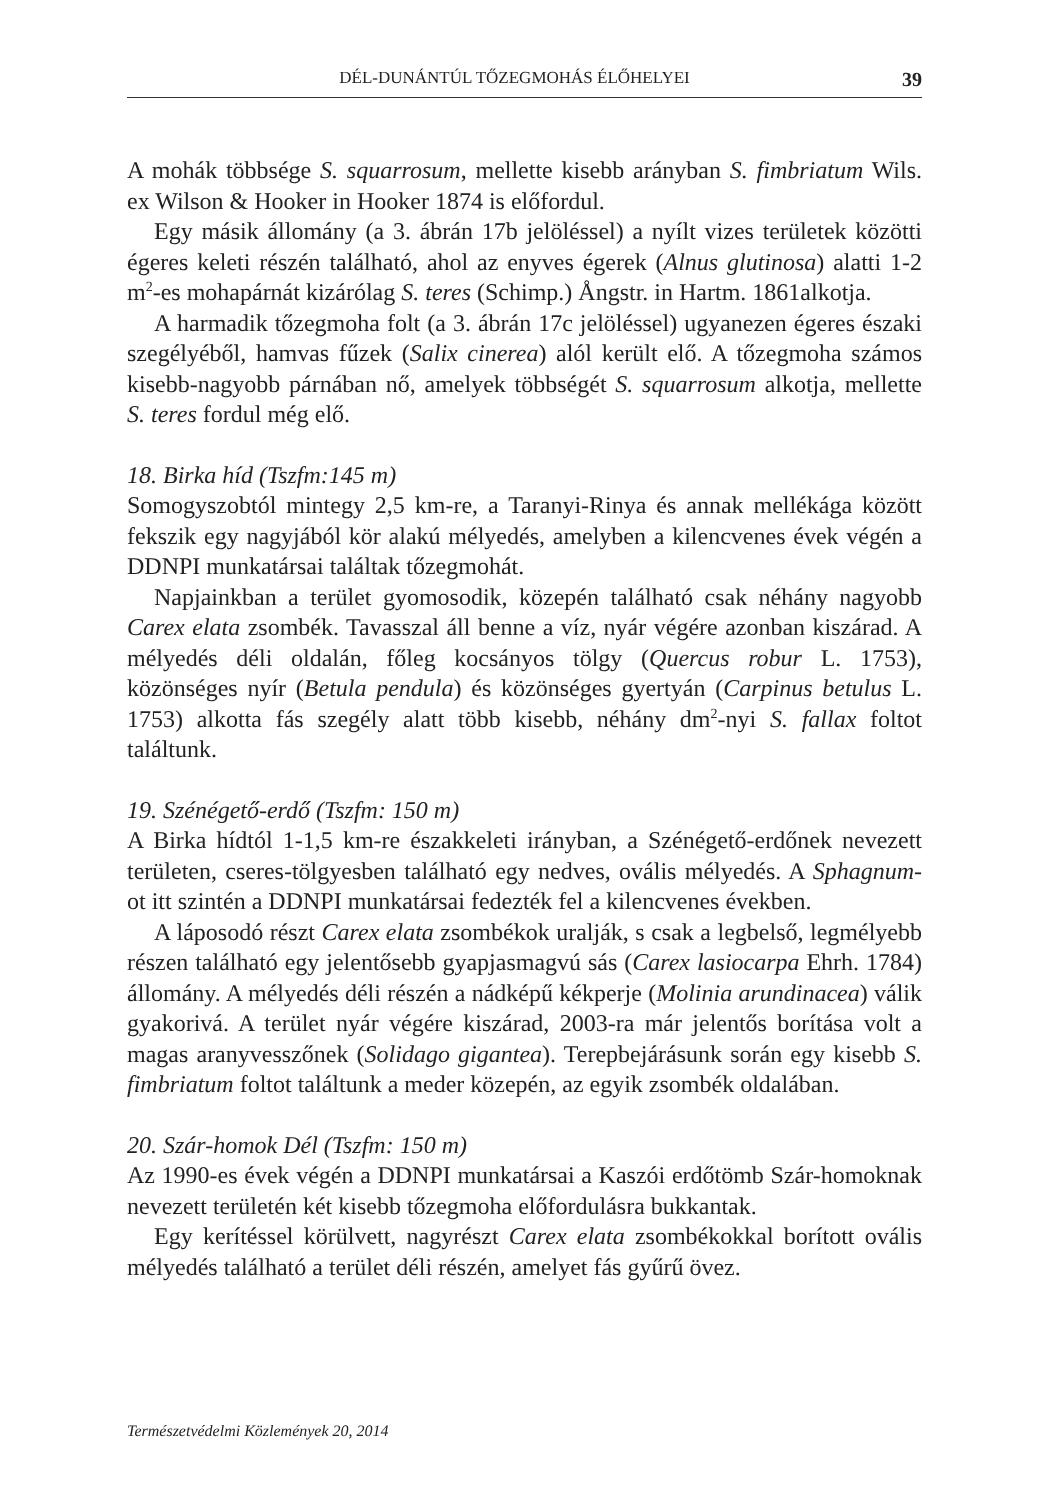DÉL-DUNÁNTÚL TŐZEGMOHÁS ÉLŐHELYEI 39
A mohák többsége S. squarrosum, mellette kisebb arányban S. fimbriatum Wils. ex Wilson & Hooker in Hooker 1874 is előfordul.
Egy másik állomány (a 3. ábrán 17b jelöléssel) a nyílt vizes területek közötti égeres keleti részén található, ahol az enyves égerek (Alnus glutinosa) alatti 1-2 m<sup>2</sup>-es mohapárnát kizárólag S. teres (Schimp.) Ångstr. in Hartm. 1861alkotja.
A harmadik tőzegmoha folt (a 3. ábrán 17c jelöléssel) ugyanezen égeres északi szegélyéből, hamvas fűzek (Salix cinerea) alól került elő. A tőzegmoha számos kisebb-nagyobb párnában nő, amelyek többségét S. squarrosum alkotja, mellette S. teres fordul még elő.
18. Birka híd (Tszfm:145 m)
Somogyszobtól mintegy 2,5 km-re, a Taranyi-Rinya és annak mellékága között fekszik egy nagyjából kör alakú mélyedés, amelyben a kilencvenes évek végén a DDNPI munkatársai találtak tőzegmohát.
Napjainkban a terület gyomosodik, közepén található csak néhány nagyobb Carex elata zsombék. Tavasszal áll benne a víz, nyár végére azonban kiszárad. A mélyedés déli oldalán, főleg kocsányos tölgy (Quercus robur L. 1753), közönséges nyír (Betula pendula) és közönséges gyertyán (Carpinus betulus L. 1753) alkotta fás szegély alatt több kisebb, néhány dm<sup>2</sup>-nyi S. fallax foltot találtunk.
19. Szénégető-erdő (Tszfm: 150 m)
A Birka hídtól 1-1,5 km-re északkeleti irányban, a Szénégető-erdőnek nevezett területen, cseres-tölgyesben található egy nedves, ovális mélyedés. A Sphagnum-ot itt szintén a DDNPI munkatársai fedezték fel a kilencvenes években.
A láposodó részt Carex elata zsombékok uralják, s csak a legbelső, legmélyebb részen található egy jelentősebb gyapjasmagvú sás (Carex lasiocarpa Ehrh. 1784) állomány. A mélyedés déli részén a nádképű kékperje (Molinia arundinacea) válik gyakorivá. A terület nyár végére kiszárad, 2003-ra már jelentős borítása volt a magas aranyvesszőnek (Solidago gigantea). Terepbejárásunk során egy kisebb S. fimbriatum foltot találtunk a meder közepén, az egyik zsombék oldalában.
20. Szár-homok Dél (Tszfm: 150 m)
Az 1990-es évek végén a DDNPI munkatársai a Kaszói erdőtömb Szár-homoknak nevezett területén két kisebb tőzegmoha előfordulásra bukkantak.
Egy kerítéssel körülvett, nagyrészt Carex elata zsombékokkal borított ovális mélyedés található a terület déli részén, amelyet fás gyűrű övez.
Természetvédelmi Közlemények 20, 2014